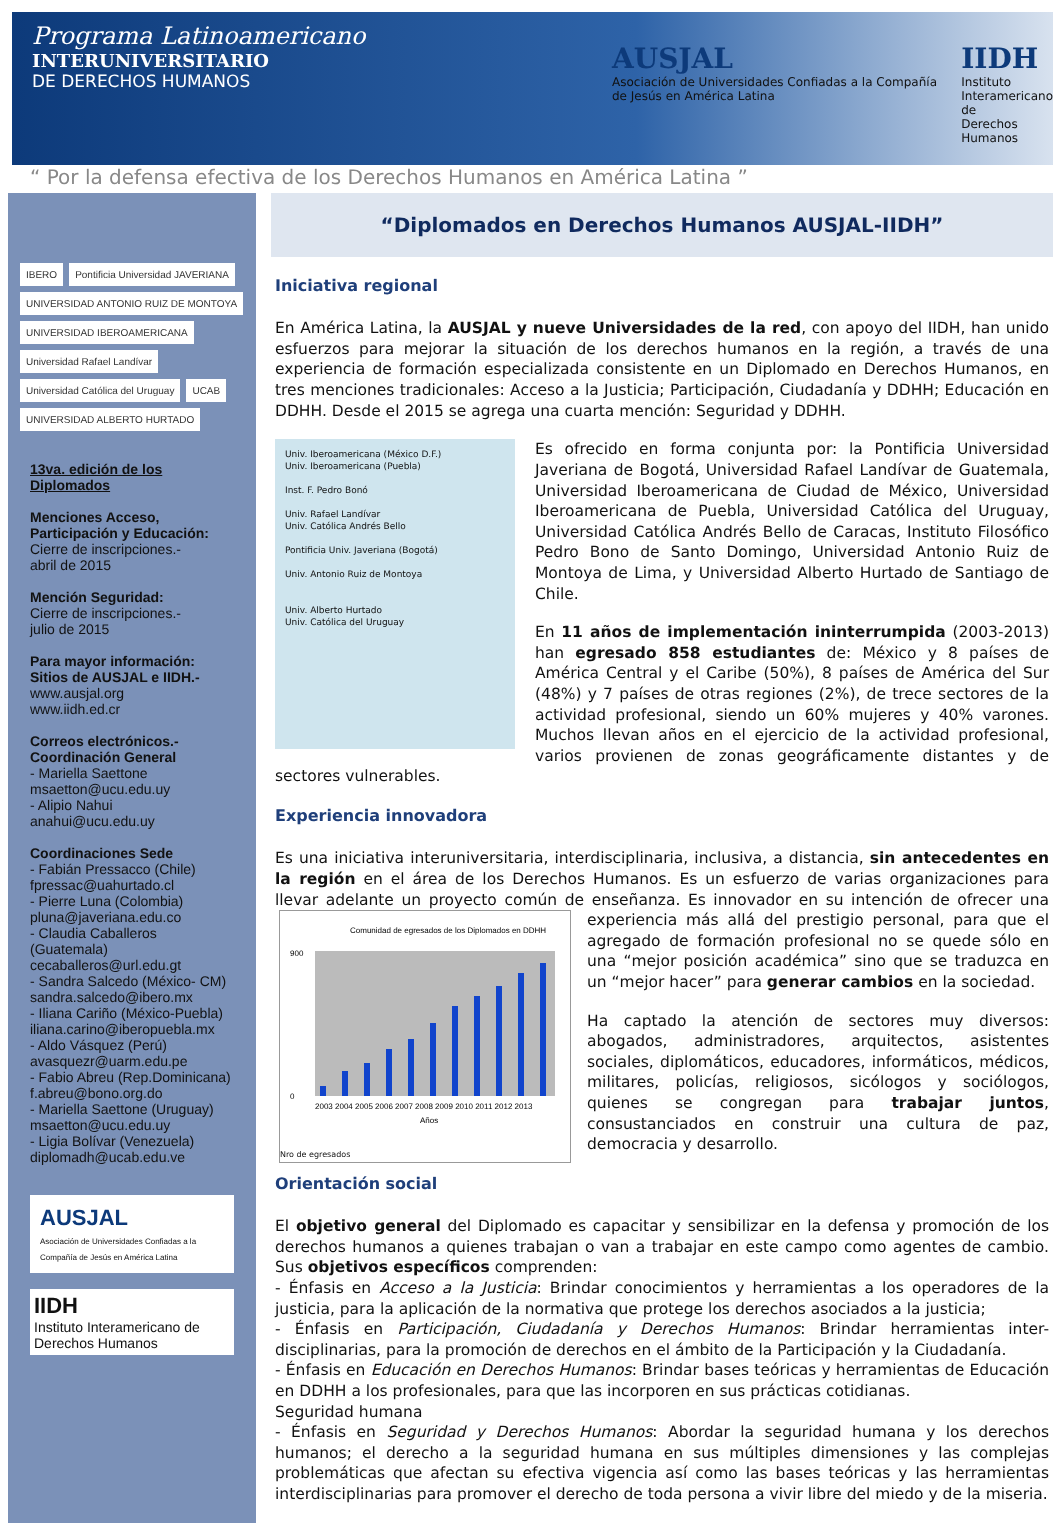Programa Latinoamericano
INTERUNIVERSITARIO
DE DERECHOS HUMANOS
AUSJAL
Asociación de Universidades Confiadas a la Compañía de Jesús en América Latina
IIDH
Instituto
Interamericano de
Derechos Humanos
“ Por la defensa efectiva de los Derechos Humanos en América Latina ”
IBERO Pontificia Universidad JAVERIANA UNIVERSIDAD ANTONIO RUIZ DE MONTOYA UNIVERSIDAD IBEROAMERICANA Universidad Rafael Landívar Universidad Católica del Uruguay UCAB UNIVERSIDAD ALBERTO HURTADO
13va. edición de los Diplomados
Menciones Acceso, Participación y Educación:
Cierre de inscripciones.-
abril de 2015
Mención Seguridad:
Cierre de inscripciones.-
julio de 2015
Para mayor información:
Sitios de AUSJAL e IIDH.-
www.ausjal.org
www.iidh.ed.cr
Correos electrónicos.-
Coordinación General
- Mariella Saettone
msaetton@ucu.edu.uy
- Alipio Nahui
anahui@ucu.edu.uy
Coordinaciones Sede
- Fabián Pressacco (Chile)
fpressac@uahurtado.cl
- Pierre Luna (Colombia)
pluna@javeriana.edu.co
- Claudia Caballeros (Guatemala)
cecaballeros@url.edu.gt
- Sandra Salcedo (México- CM)
sandra.salcedo@ibero.mx
- Iliana Cariño (México-Puebla)
iliana.carino@iberopuebla.mx
- Aldo Vásquez (Perú)
avasquezr@uarm.edu.pe
- Fabio Abreu (Rep.Dominicana)
f.abreu@bono.org.do
- Mariella Saettone (Uruguay)
msaetton@ucu.edu.uy
- Ligia Bolívar (Venezuela)
diplomadh@ucab.edu.ve
AUSJAL
Asociación de Universidades Confiadas a la Compañía de Jesús en América Latina
IIDH
Instituto Interamericano de Derechos Humanos
“Diplomados en Derechos Humanos AUSJAL-IIDH”
Iniciativa regional
En América Latina, la AUSJAL y nueve Universidades de la red, con apoyo del IIDH, han unido esfuerzos para mejorar la situación de los derechos humanos en la región, a través de una experiencia de formación especializada consistente en un Diplomado en Derechos Humanos, en tres menciones tradicionales: Acceso a la Justicia; Participación, Ciudadanía y DDHH; Educación en DDHH. Desde el 2015 se agrega una cuarta mención: Seguridad y DDHH.
Univ. Iberoamericana (México D.F.)
Univ. Iberoamericana (Puebla)
Inst. F. Pedro Bonó
Univ. Rafael Landívar
Univ. Católica Andrés Bello
Pontificia Univ. Javeriana (Bogotá)
Univ. Antonio Ruiz de Montoya
Univ. Alberto Hurtado
Univ. Católica del Uruguay
Es ofrecido en forma conjunta por: la Pontificia Universidad Javeriana de Bogotá, Universidad Rafael Landívar de Guatemala, Universidad Iberoamericana de Ciudad de México, Universidad Iberoamericana de Puebla, Universidad Católica del Uruguay, Universidad Católica Andrés Bello de Caracas, Instituto Filosófico Pedro Bono de Santo Domingo, Universidad Antonio Ruiz de Montoya de Lima, y Universidad Alberto Hurtado de Santiago de Chile.
En 11 años de implementación ininterrumpida (2003-2013) han egresado 858 estudiantes de: México y 8 países de América Central y el Caribe (50%), 8 países de América del Sur (48%) y 7 países de otras regiones (2%), de trece sectores de la actividad profesional, siendo un 60% mujeres y 40% varones. Muchos llevan años en el ejercicio de la actividad profesional, varios provienen de zonas geográficamente distantes y de sectores vulnerables.
Experiencia innovadora
Es una iniciativa interuniversitaria, interdisciplinaria, inclusiva, a distancia, sin antecedentes en la región en el área de los Derechos Humanos. Es un esfuerzo de varias organizaciones para llevar adelante un proyecto común de enseñanza. Es innovador en su intención de ofrecer una
Comunidad de egresados de los Diplomados en DDHH
0
900
2003 2004 2005 2006 2007 2008 2009 2010 2011 2012 2013
Años
Nro de egresados experiencia más allá del prestigio personal, para que el agregado de formación profesional no se quede sólo en una “mejor posición académica” sino que se traduzca en un “mejor hacer” para generar cambios en la sociedad.
Ha captado la atención de sectores muy diversos: abogados, administradores, arquitectos, asistentes sociales, diplomáticos, educadores, informáticos, médicos, militares, policías, religiosos, sicólogos y sociólogos, quienes se congregan para trabajar juntos, consustanciados en construir una cultura de paz, democracia y desarrollo.
Orientación social
El objetivo general del Diplomado es capacitar y sensibilizar en la defensa y promoción de los derechos humanos a quienes trabajan o van a trabajar en este campo como agentes de cambio. Sus objetivos específicos comprenden:
- Énfasis en Acceso a la Justicia: Brindar conocimientos y herramientas a los operadores de la justicia, para la aplicación de la normativa que protege los derechos asociados a la justicia;
- Énfasis en Participación, Ciudadanía y Derechos Humanos: Brindar herramientas inter-disciplinarias, para la promoción de derechos en el ámbito de la Participación y la Ciudadanía.
- Énfasis en Educación en Derechos Humanos: Brindar bases teóricas y herramientas de Educación en DDHH a los profesionales, para que las incorporen en sus prácticas cotidianas.
Seguridad humana
- Énfasis en Seguridad y Derechos Humanos: Abordar la seguridad humana y los derechos humanos; el derecho a la seguridad humana en sus múltiples dimensiones y las complejas problemáticas que afectan su efectiva vigencia así como las bases teóricas y las herramientas interdisciplinarias para promover el derecho de toda persona a vivir libre del miedo y de la miseria.